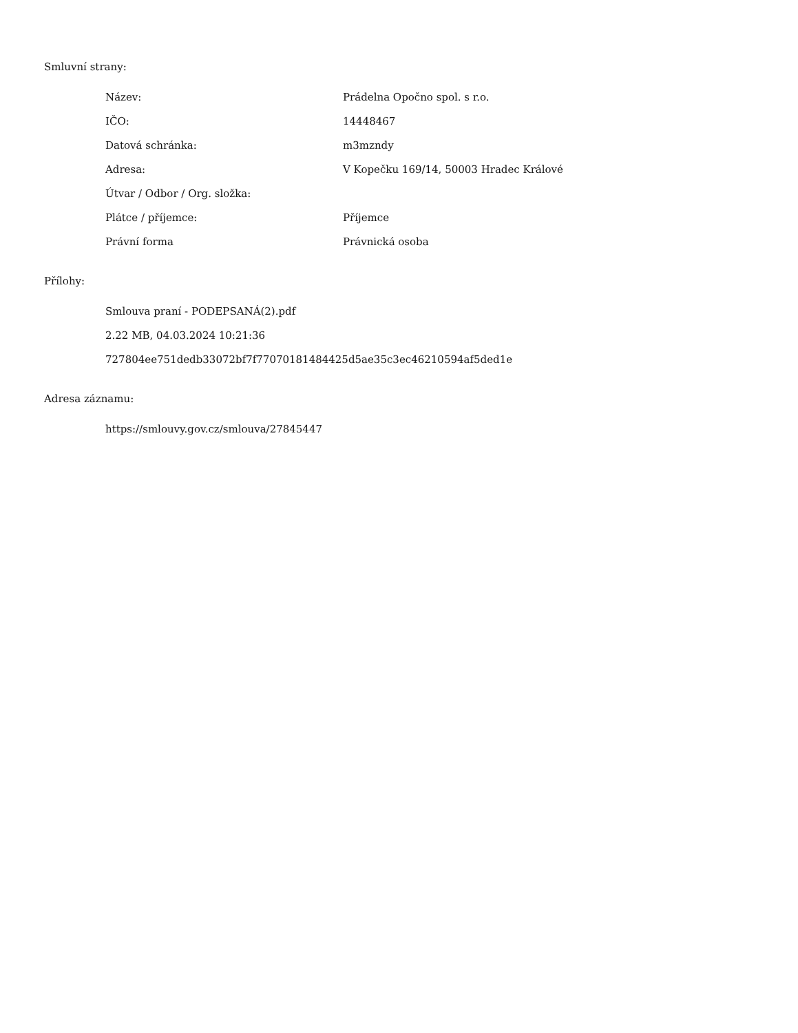Smluvní strany:
| Název: | Prádelna Opočno spol. s r.o. |
| IČO: | 14448467 |
| Datová schránka: | m3mzndy |
| Adresa: | V Kopečku 169/14, 50003 Hradec Králové |
| Útvar / Odbor / Org. složka: | |
| Plátce / příjemce: | Příjemce |
| Právní forma | Právnická osoba |
Přílohy:
Smlouva praní - PODEPSANÁ(2).pdf
2.22 MB, 04.03.2024 10:21:36
727804ee751dedb33072bf7f77070181484425d5ae35c3ec46210594af5ded1e
Adresa záznamu:
https://smlouvy.gov.cz/smlouva/27845447